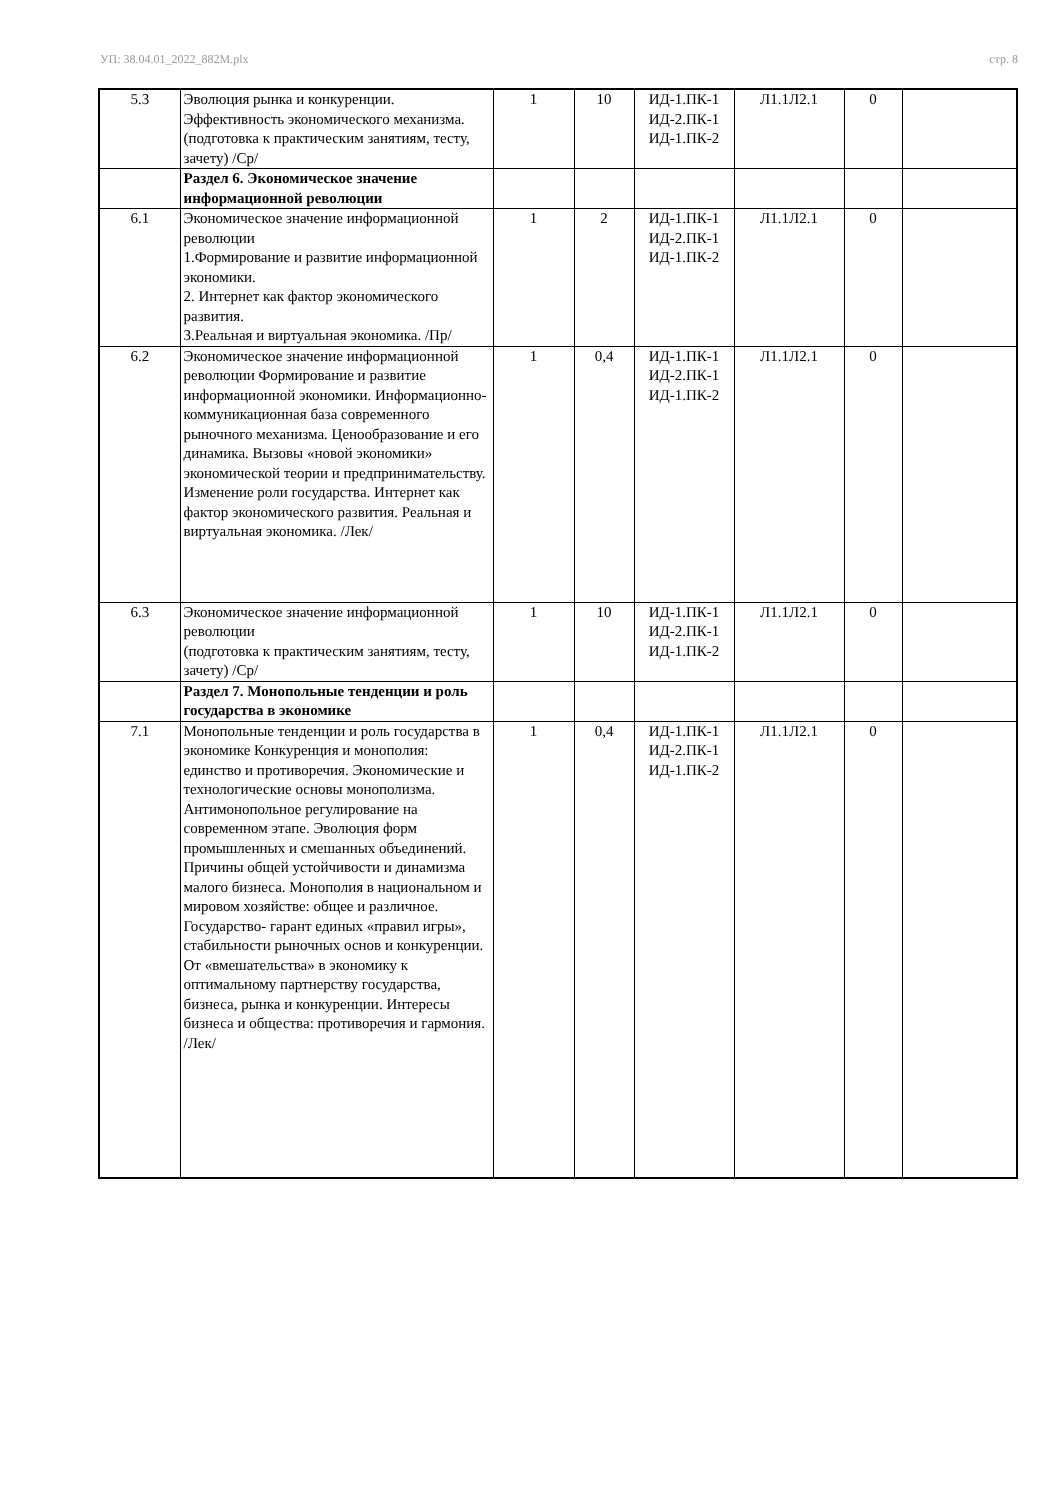УП: 38.04.01_2022_882M.plx стр. 8
| 5.3 | Эволюция рынка и конкуренции. Эффективность экономического механизма. (подготовка к практическим занятиям, тесту, зачету) /Ср/ | 1 | 10 | ИД-1.ПК-1 ИД-2.ПК-1 ИД-1.ПК-2 | Л1.1Л2.1 | 0 | |
| | Раздел 6. Экономическое значение информационной революции | | | | | | |
| 6.1 | Экономическое значение информационной революции 1.Формирование и развитие информационной экономики. 2. Интернет как фактор экономического развития. 3.Реальная и виртуальная экономика. /Пр/ | 1 | 2 | ИД-1.ПК-1 ИД-2.ПК-1 ИД-1.ПК-2 | Л1.1Л2.1 | 0 | |
| 6.2 | Экономическое значение информационной революции Формирование и развитие информационной экономики. Информационно-коммуникационная база современного рыночного механизма. Ценообразование и его динамика. Вызовы «новой экономики» экономической теории и предпринимательству. Изменение роли государства. Интернет как фактор экономического развития. Реальная и виртуальная экономика. /Лек/ | 1 | 0,4 | ИД-1.ПК-1 ИД-2.ПК-1 ИД-1.ПК-2 | Л1.1Л2.1 | 0 | |
| 6.3 | Экономическое значение информационной революции (подготовка к практическим занятиям, тесту, зачету) /Ср/ | 1 | 10 | ИД-1.ПК-1 ИД-2.ПК-1 ИД-1.ПК-2 | Л1.1Л2.1 | 0 | |
| | Раздел 7. Монопольные тенденции и роль государства в экономике | | | | | | |
| 7.1 | Монопольные тенденции и роль государства в экономике Конкуренция и монополия: единство и противоречия. Экономические и технологические основы монополизма. Антимонопольное регулирование на современном этапе. Эволюция форм промышленных и смешанных объединений. Причины общей устойчивости и динамизма малого бизнеса. Монополия в национальном и мировом хозяйстве: общее и различное. Государство- гарант единых «правил игры», стабильности рыночных основ и конкуренции. От «вмешательства» в экономику к оптимальному партнерству государства, бизнеса, рынка и конкуренции. Интересы бизнеса и общества: противоречия и гармония. /Лек/ | 1 | 0,4 | ИД-1.ПК-1 ИД-2.ПК-1 ИД-1.ПК-2 | Л1.1Л2.1 | 0 | |